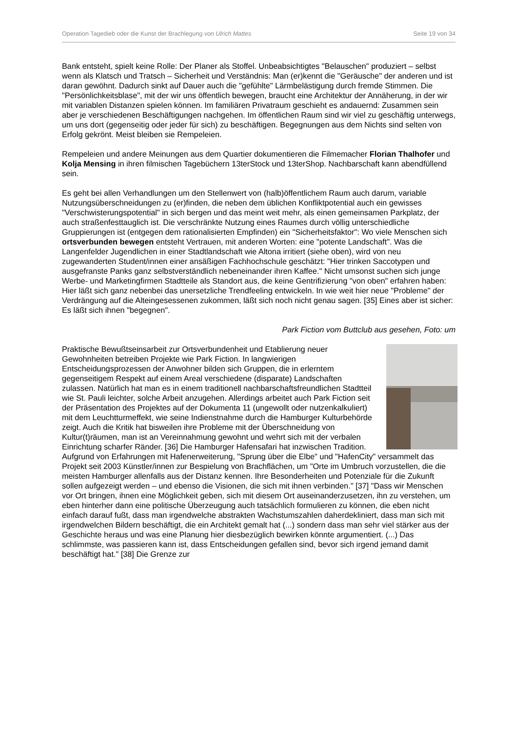Operation Tagedieb oder die Kunst der Brachlegung von Ulrich Mattes Seite 19 von 34
Bank entsteht, spielt keine Rolle: Der Planer als Stoffel. Unbeabsichtigtes "Belauschen" produziert – selbst wenn als Klatsch und Tratsch – Sicherheit und Verständnis: Man (er)kennt die "Geräusche" der anderen und ist daran gewöhnt. Dadurch sinkt auf Dauer auch die "gefühlte" Lärmbelästigung durch fremde Stimmen. Die "Persönlichkeitsblase", mit der wir uns öffentlich bewegen, braucht eine Architektur der Annäherung, in der wir mit variablen Distanzen spielen können. Im familiären Privatraum geschieht es andauernd: Zusammen sein aber je verschiedenen Beschäftigungen nachgehen. Im öffentlichen Raum sind wir viel zu geschäftig unterwegs, um uns dort (gegenseitig oder jeder für sich) zu beschäftigen. Begegnungen aus dem Nichts sind selten von Erfolg gekrönt. Meist bleiben sie Rempeleien.
Rempeleien und andere Meinungen aus dem Quartier dokumentieren die Filmemacher Florian Thalhofer und Kolja Mensing in ihren filmischen Tagebüchern 13terStock und 13terShop. Nachbarschaft kann abendfüllend sein.
Es geht bei allen Verhandlungen um den Stellenwert von (halb)öffentlichem Raum auch darum, variable Nutzungsüberschneidungen zu (er)finden, die neben dem üblichen Konfliktpotential auch ein gewisses "Verschwisterungspotential" in sich bergen und das meint weit mehr, als einen gemeinsamen Parkplatz, der auch straßenfesttauglich ist. Die verschränkte Nutzung eines Raumes durch völlig unterschiedliche Gruppierungen ist (entgegen dem rationalisierten Empfinden) ein "Sicherheitsfaktor": Wo viele Menschen sich ortsverbunden bewegen entsteht Vertrauen, mit anderen Worten: eine "potente Landschaft". Was die Langenfelder Jugendlichen in einer Stadtlandschaft wie Altona irritiert (siehe oben), wird von neu zugewanderten Student/innen einer ansäßigen Fachhochschule geschätzt: "Hier trinken Saccotypen und ausgefranste Panks ganz selbstverständlich nebeneinander ihren Kaffee." Nicht umsonst suchen sich junge Werbe- und Marketingfirmen Stadtteile als Standort aus, die keine Gentrifizierung "von oben" erfahren haben: Hier läßt sich ganz nebenbei das unersetzliche Trendfeeling entwickeln. In wie weit hier neue "Probleme" der Verdrängung auf die Alteingesessenen zukommen, läßt sich noch nicht genau sagen. [35] Eines aber ist sicher: Es läßt sich ihnen "begegnen".
Park Fiction vom Buttclub aus gesehen, Foto: um
Praktische Bewußtseinsarbeit zur Ortsverbundenheit und Etablierung neuer Gewohnheiten betreiben Projekte wie Park Fiction. In langwierigen Entscheidungsprozessen der Anwohner bilden sich Gruppen, die in erlerntem gegenseitigem Respekt auf einem Areal verschiedene (disparate) Landschaften zulassen. Natürlich hat man es in einem traditionell nachbarschaftsfreundlichen Stadtteil wie St. Pauli leichter, solche Arbeit anzugehen. Allerdings arbeitet auch Park Fiction seit der Präsentation des Projektes auf der Dokumenta 11 (ungewollt oder nutzenkalkuliert) mit dem Leuchtturmeffekt, wie seine Indienstnahme durch die Hamburger Kulturbehörde zeigt. Auch die Kritik hat bisweilen ihre Probleme mit der Überschneidung von Kultur(t)räumen, man ist an Vereinnahmung gewohnt und wehrt sich mit der verbalen Einrichtung scharfer Ränder. [36] Die Hamburger Hafensafari hat inzwischen Tradition. Aufgrund von Erfahrungen mit Hafenerweiterung, "Sprung über die Elbe" und "HafenCity" versammelt das Projekt seit 2003 Künstler/innen zur Bespielung von Brachflächen, um "Orte im Umbruch vorzustellen, die die meisten Hamburger allenfalls aus der Distanz kennen. Ihre Besonderheiten und Potenziale für die Zukunft sollen aufgezeigt werden – und ebenso die Visionen, die sich mit ihnen verbinden." [37] "Dass wir Menschen vor Ort bringen, ihnen eine Möglichkeit geben, sich mit diesem Ort auseinanderzusetzen, ihn zu verstehen, um eben hinterher dann eine politische Überzeugung auch tatsächlich formulieren zu können, die eben nicht einfach darauf fußt, dass man irgendwelche abstrakten Wachstumszahlen daherdekliniert, dass man sich mit irgendwelchen Bildern beschäftigt, die ein Architekt gemalt hat (...) sondern dass man sehr viel stärker aus der Geschichte heraus und was eine Planung hier diesbezüglich bewirken könnte argumentiert. (...) Das schlimmste, was passieren kann ist, dass Entscheidungen gefallen sind, bevor sich irgend jemand damit beschäftigt hat." [38] Die Grenze zur